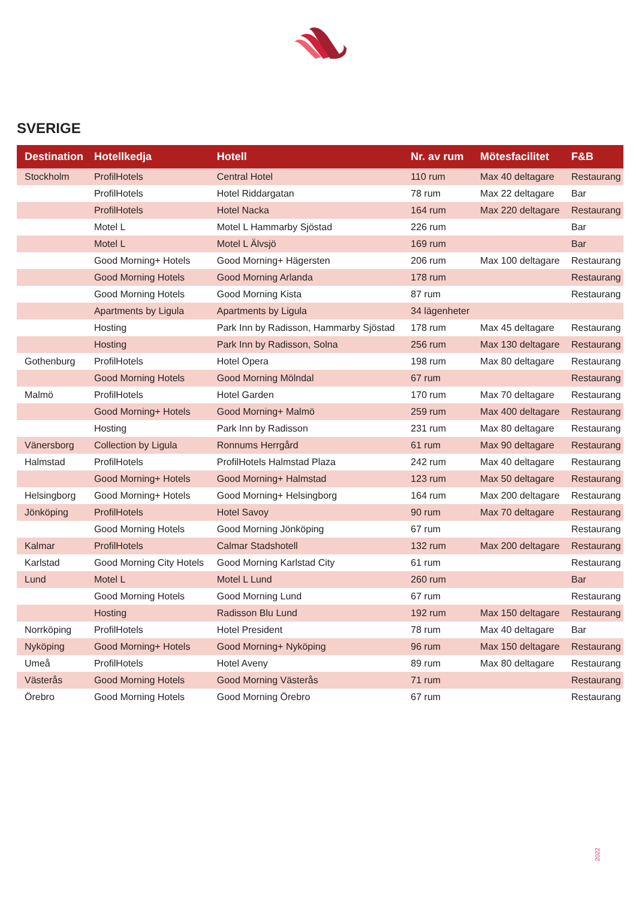SVERIGE
| Destination | Hotellkedja | Hotell | Nr. av rum | Mötesfacilitet | F&B |
| --- | --- | --- | --- | --- | --- |
| Stockholm | ProfilHotels | Central Hotel | 110 rum | Max 40 deltagare | Restaurang |
| | ProfilHotels | Hotel Riddargatan | 78 rum | Max 22 deltagare | Bar |
| | ProfilHotels | Hotel Nacka | 164 rum | Max 220 deltagare | Restaurang |
| | Motel L | Motel L Hammarby Sjöstad | 226 rum | | Bar |
| | Motel L | Motel L Älvsjö | 169 rum | | Bar |
| | Good Morning+ Hotels | Good Morning+ Hägersten | 206 rum | Max 100 deltagare | Restaurang |
| | Good Morning Hotels | Good Morning Arlanda | 178 rum | | Restaurang |
| | Good Morning Hotels | Good Morning Kista | 87 rum | | Restaurang |
| | Apartments by Ligula | Apartments by Ligula | 34 lägenheter | | |
| | Hosting | Park Inn by Radisson, Hammarby Sjöstad | 178 rum | Max 45 deltagare | Restaurang |
| | Hosting | Park Inn by Radisson, Solna | 256 rum | Max 130 deltagare | Restaurang |
| Gothenburg | ProfilHotels | Hotel Opera | 198 rum | Max 80 deltagare | Restaurang |
| | Good Morning Hotels | Good Morning Mölndal | 67 rum | | Restaurang |
| Malmö | ProfilHotels | Hotel Garden | 170 rum | Max 70 deltagare | Restaurang |
| | Good Morning+ Hotels | Good Morning+ Malmö | 259 rum | Max 400 deltagare | Restaurang |
| | Hosting | Park Inn by Radisson | 231 rum | Max 80 deltagare | Restaurang |
| Vänersborg | Collection by Ligula | Ronnums Herrgård | 61 rum | Max 90 deltagare | Restaurang |
| Halmstad | ProfilHotels | ProfilHotels Halmstad Plaza | 242 rum | Max 40 deltagare | Restaurang |
| | Good Morning+ Hotels | Good Morning+ Halmstad | 123 rum | Max 50 deltagare | Restaurang |
| Helsingborg | Good Morning+ Hotels | Good Morning+ Helsingborg | 164 rum | Max 200 deltagare | Restaurang |
| Jönköping | ProfilHotels | Hotel Savoy | 90 rum | Max 70 deltagare | Restaurang |
| | Good Morning Hotels | Good Morning Jönköping | 67 rum | | Restaurang |
| Kalmar | ProfilHotels | Calmar Stadshotell | 132 rum | Max 200 deltagare | Restaurang |
| Karlstad | Good Morning City Hotels | Good Morning Karlstad City | 61 rum | | Restaurang |
| Lund | Motel L | Motel L Lund | 260 rum | | Bar |
| | Good Morning Hotels | Good Morning Lund | 67 rum | | Restaurang |
| | Hosting | Radisson Blu Lund | 192 rum | Max 150 deltagare | Restaurang |
| Norrköping | ProfilHotels | Hotel President | 78 rum | Max 40 deltagare | Bar |
| Nyköping | Good Morning+ Hotels | Good Morning+ Nyköping | 96 rum | Max 150 deltagare | Restaurang |
| Umeå | ProfilHotels | Hotel Aveny | 89 rum | Max 80 deltagare | Restaurang |
| Västerås | Good Morning Hotels | Good Morning Västerås | 71 rum | | Restaurang |
| Örebro | Good Morning Hotels | Good Morning Örebro | 67 rum | | Restaurang |
2022